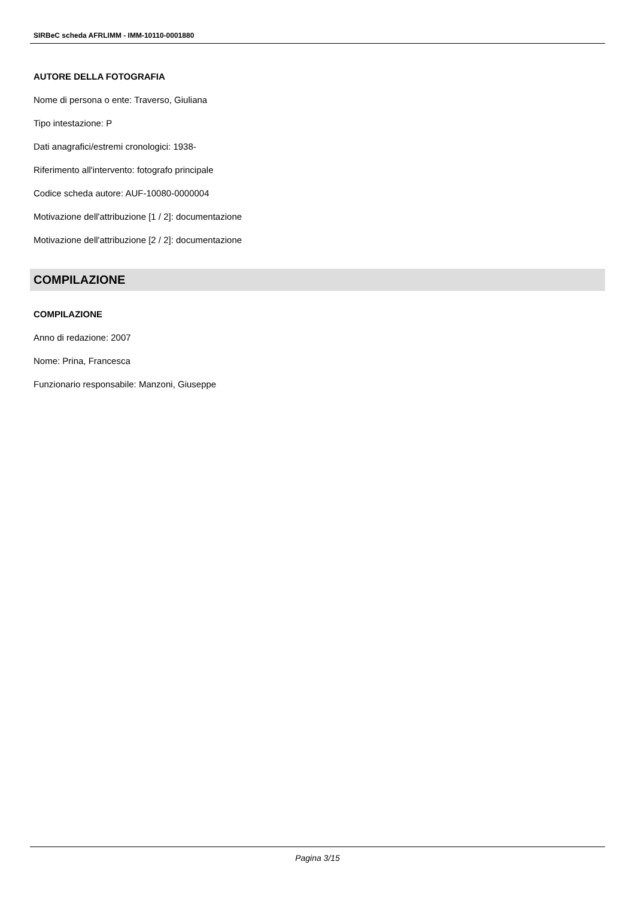SIRBeC scheda AFRLIMM - IMM-10110-0001880
AUTORE DELLA FOTOGRAFIA
Nome di persona o ente: Traverso, Giuliana
Tipo intestazione: P
Dati anagrafici/estremi cronologici: 1938-
Riferimento all'intervento: fotografo principale
Codice scheda autore: AUF-10080-0000004
Motivazione dell'attribuzione [1 / 2]: documentazione
Motivazione dell'attribuzione [2 / 2]: documentazione
COMPILAZIONE
COMPILAZIONE
Anno di redazione: 2007
Nome: Prina, Francesca
Funzionario responsabile: Manzoni, Giuseppe
Pagina 3/15